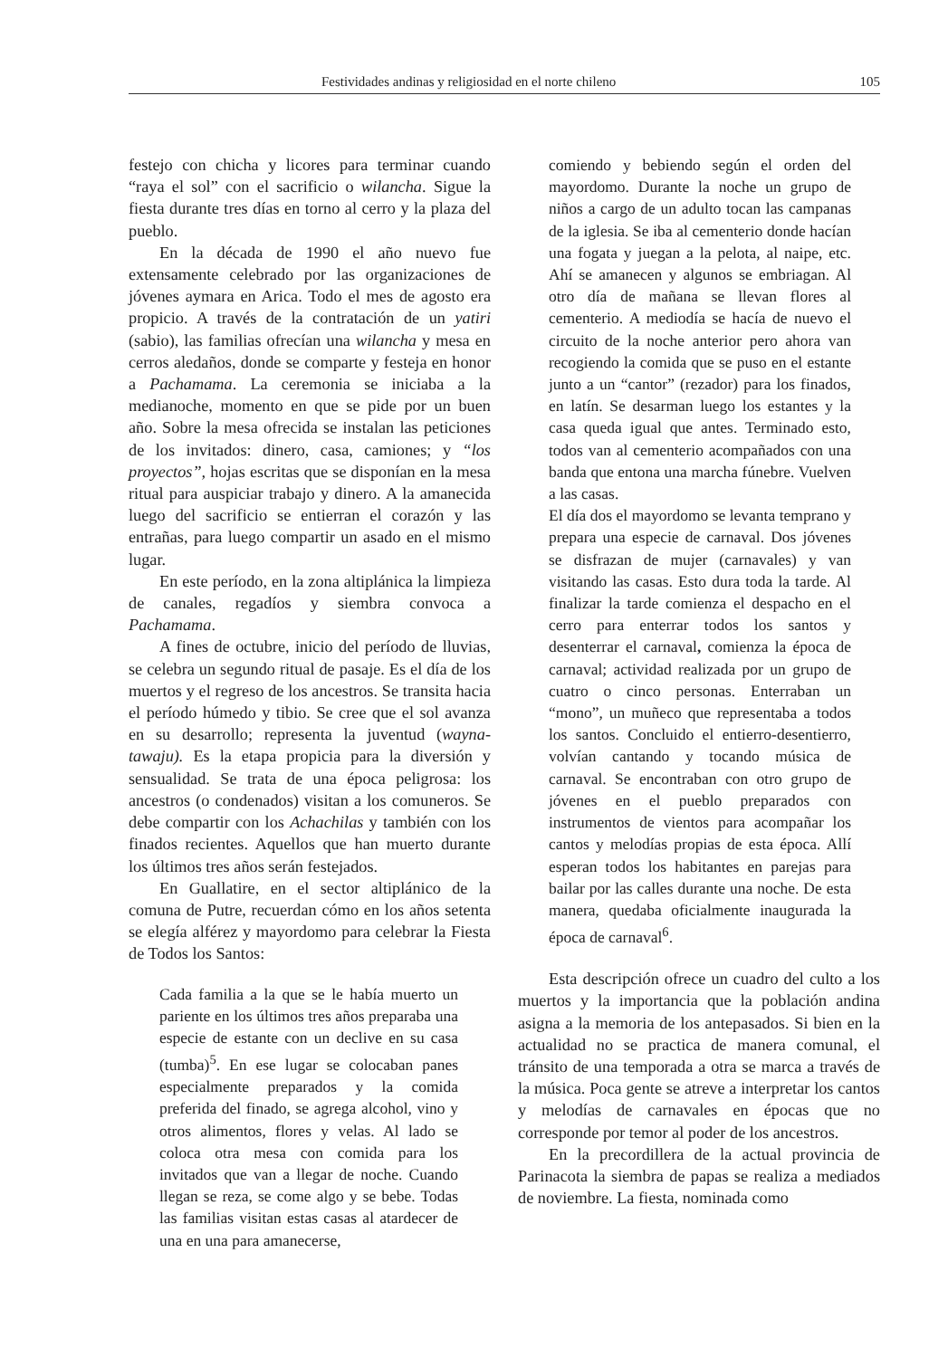Festividades andinas y religiosidad en el norte chileno 105
festejo con chicha y licores para terminar cuando “raya el sol” con el sacrificio o wilancha. Sigue la fiesta durante tres días en torno al cerro y la plaza del pueblo.
En la década de 1990 el año nuevo fue extensamente celebrado por las organizaciones de jóvenes aymara en Arica. Todo el mes de agosto era propicio. A través de la contratación de un yatiri (sabio), las familias ofrecían una wilancha y mesa en cerros aledaños, donde se comparte y festeja en honor a Pachamama. La ceremonia se iniciaba a la medianoche, momento en que se pide por un buen año. Sobre la mesa ofrecida se instalan las peticiones de los invitados: dinero, casa, camiones; y “los proyectos”, hojas escritas que se disponían en la mesa ritual para auspiciar trabajo y dinero. A la amanecida luego del sacrificio se entierran el corazón y las entrañas, para luego compartir un asado en el mismo lugar.
En este período, en la zona altiplánica la limpieza de canales, regadíos y siembra convoca a Pachamama.
A fines de octubre, inicio del período de lluvias, se celebra un segundo ritual de pasaje. Es el día de los muertos y el regreso de los ancestros. Se transita hacia el período húmedo y tibio. Se cree que el sol avanza en su desarrollo; representa la juventud (wayna-tawaju). Es la etapa propicia para la diversión y sensualidad. Se trata de una época peligrosa: los ancestros (o condenados) visitan a los comuneros. Se debe compartir con los Achachilas y también con los finados recientes. Aquellos que han muerto durante los últimos tres años serán festejados.
En Guallatire, en el sector altiplánico de la comuna de Putre, recuerdan cómo en los años setenta se elegía alférez y mayordomo para celebrar la Fiesta de Todos los Santos:
Cada familia a la que se le había muerto un pariente en los últimos tres años preparaba una especie de estante con un declive en su casa (tumba)<sup>5</sup>. En ese lugar se colocaban panes especialmente preparados y la comida preferida del finado, se agrega alcohol, vino y otros alimentos, flores y velas. Al lado se coloca otra mesa con comida para los invitados que van a llegar de noche. Cuando llegan se reza, se come algo y se bebe. Todas las familias visitan estas casas al atardecer de una en una para amanecerse,
comiendo y bebiendo según el orden del mayordomo. Durante la noche un grupo de niños a cargo de un adulto tocan las campanas de la iglesia. Se iba al cementerio donde hacían una fogata y juegan a la pelota, al naipe, etc. Ahí se amanecen y algunos se embriagan. Al otro día de mañana se llevan flores al cementerio. A mediodía se hacía de nuevo el circuito de la noche anterior pero ahora van recogiendo la comida que se puso en el estante junto a un “cantor” (rezador) para los finados, en latín. Se desarman luego los estantes y la casa queda igual que antes. Terminado esto, todos van al cementerio acompañados con una banda que entona una marcha fúnebre. Vuelven a las casas.
El día dos el mayordomo se levanta temprano y prepara una especie de carnaval. Dos jóvenes se disfrazan de mujer (carnavales) y van visitando las casas. Esto dura toda la tarde. Al finalizar la tarde comienza el despacho en el cerro para enterrar todos los santos y desenterrar el carnaval, comienza la época de carnaval; actividad realizada por un grupo de cuatro o cinco personas. Enterraban un “mono”, un muñeco que representaba a todos los santos. Concluido el entierro-desentierro, volvían cantando y tocando música de carnaval. Se encontraban con otro grupo de jóvenes en el pueblo preparados con instrumentos de vientos para acompañar los cantos y melodías propias de esta época. Allí esperan todos los habitantes en parejas para bailar por las calles durante una noche. De esta manera, quedaba oficialmente inaugurada la época de carnaval<sup>6</sup>.
Esta descripción ofrece un cuadro del culto a los muertos y la importancia que la población andina asigna a la memoria de los antepasados. Si bien en la actualidad no se practica de manera comunal, el tránsito de una temporada a otra se marca a través de la música. Poca gente se atreve a interpretar los cantos y melodías de carnavales en épocas que no corresponde por temor al poder de los ancestros.
En la precordillera de la actual provincia de Parinacota la siembra de papas se realiza a mediados de noviembre. La fiesta, nominada como